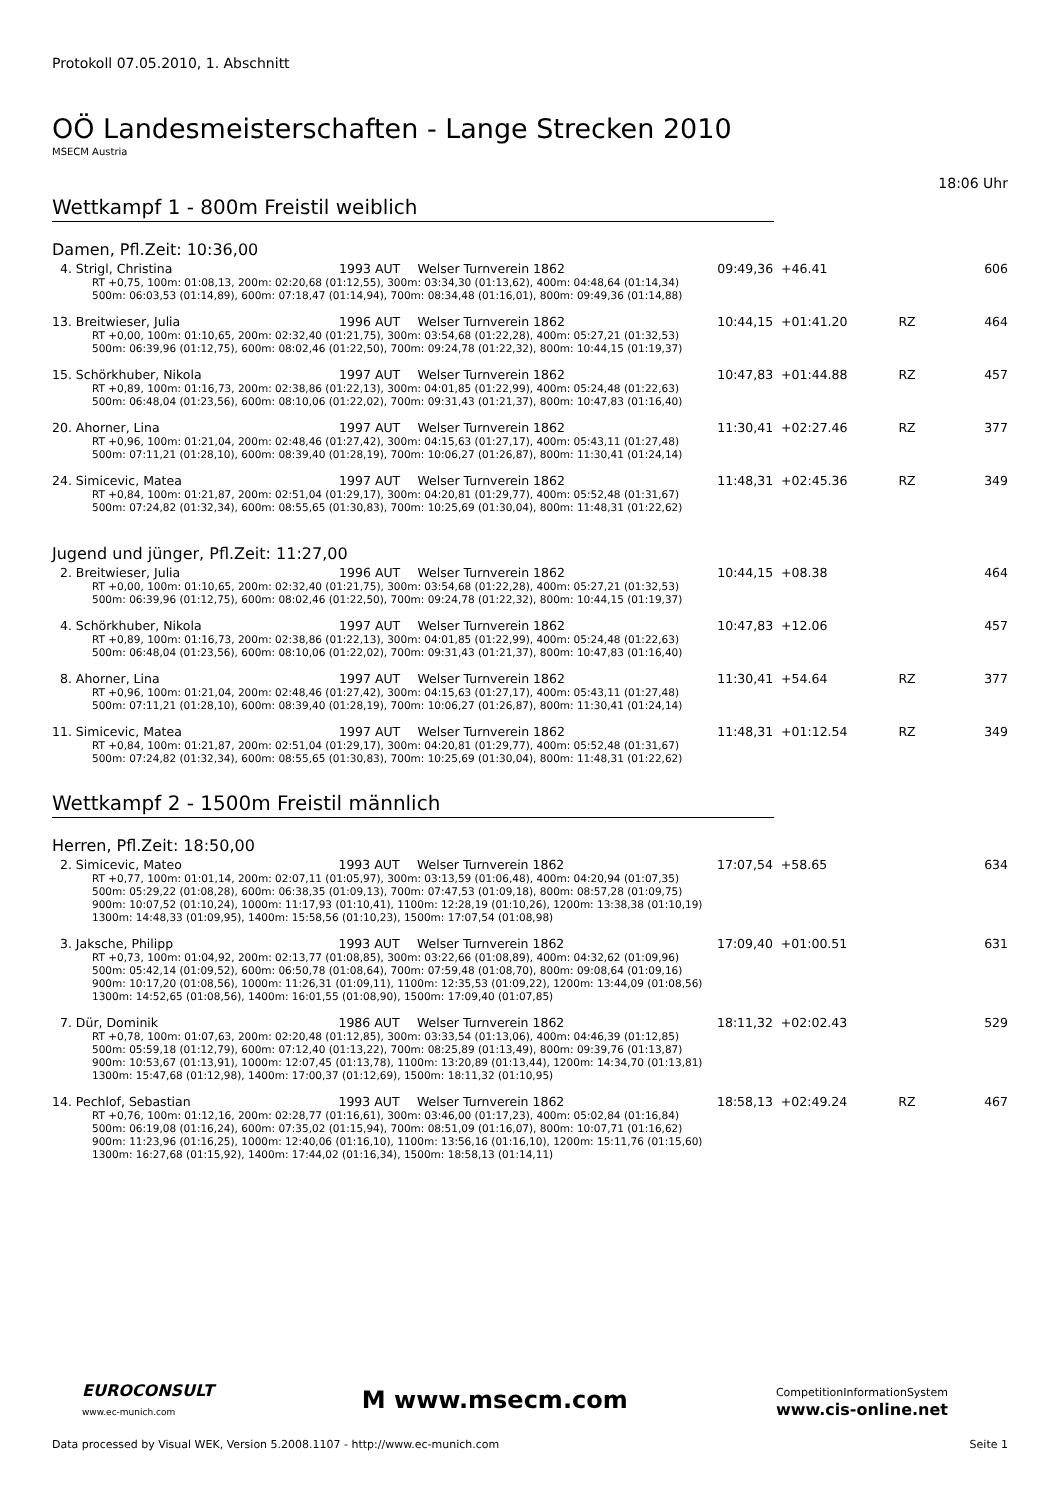Protokoll 07.05.2010, 1. Abschnitt
OÖ Landesmeisterschaften - Lange Strecken 2010
MSECM Austria
18:06 Uhr
Wettkampf 1 - 800m Freistil weiblich
Damen, Pfl.Zeit: 10:36,00
| 4. Strigl, Christina | 1993 AUT | Welser Turnverein 1862 | 09:49,36 | +46.41 | | 606 |
| RT +0,75, 100m: 01:08,13, 200m: 02:20,68 (01:12,55), 300m: 03:34,30 (01:13,62), 400m: 04:48,64 (01:14,34) 500m: 06:03,53 (01:14,89), 600m: 07:18,47 (01:14,94), 700m: 08:34,48 (01:16,01), 800m: 09:49,36 (01:14,88) | | | | | | |
| 13. Breitwieser, Julia | 1996 AUT | Welser Turnverein 1862 | 10:44,15 | +01:41.20 | RZ | 464 |
| RT +0,00, 100m: 01:10,65, 200m: 02:32,40 (01:21,75), 300m: 03:54,68 (01:22,28), 400m: 05:27,21 (01:32,53) 500m: 06:39,96 (01:12,75), 600m: 08:02,46 (01:22,50), 700m: 09:24,78 (01:22,32), 800m: 10:44,15 (01:19,37) | | | | | | |
| 15. Schörkhuber, Nikola | 1997 AUT | Welser Turnverein 1862 | 10:47,83 | +01:44.88 | RZ | 457 |
| RT +0,89, 100m: 01:16,73, 200m: 02:38,86 (01:22,13), 300m: 04:01,85 (01:22,99), 400m: 05:24,48 (01:22,63) 500m: 06:48,04 (01:23,56), 600m: 08:10,06 (01:22,02), 700m: 09:31,43 (01:21,37), 800m: 10:47,83 (01:16,40) | | | | | | |
| 20. Ahorner, Lina | 1997 AUT | Welser Turnverein 1862 | 11:30,41 | +02:27.46 | RZ | 377 |
| RT +0,96, 100m: 01:21,04, 200m: 02:48,46 (01:27,42), 300m: 04:15,63 (01:27,17), 400m: 05:43,11 (01:27,48) 500m: 07:11,21 (01:28,10), 600m: 08:39,40 (01:28,19), 700m: 10:06,27 (01:26,87), 800m: 11:30,41 (01:24,14) | | | | | | |
| 24. Simicevic, Matea | 1997 AUT | Welser Turnverein 1862 | 11:48,31 | +02:45.36 | RZ | 349 |
| RT +0,84, 100m: 01:21,87, 200m: 02:51,04 (01:29,17), 300m: 04:20,81 (01:29,77), 400m: 05:52,48 (01:31,67) 500m: 07:24,82 (01:32,34), 600m: 08:55,65 (01:30,83), 700m: 10:25,69 (01:30,04), 800m: 11:48,31 (01:22,62) | | | | | | |
Jugend und jünger, Pfl.Zeit: 11:27,00
| 2. Breitwieser, Julia | 1996 AUT | Welser Turnverein 1862 | 10:44,15 | +08.38 | | 464 |
| RT +0,00, 100m: 01:10,65, 200m: 02:32,40 (01:21,75), 300m: 03:54,68 (01:22,28), 400m: 05:27,21 (01:32,53) 500m: 06:39,96 (01:12,75), 600m: 08:02,46 (01:22,50), 700m: 09:24,78 (01:22,32), 800m: 10:44,15 (01:19,37) | | | | | | |
| 4. Schörkhuber, Nikola | 1997 AUT | Welser Turnverein 1862 | 10:47,83 | +12.06 | | 457 |
| RT +0,89, 100m: 01:16,73, 200m: 02:38,86 (01:22,13), 300m: 04:01,85 (01:22,99), 400m: 05:24,48 (01:22,63) 500m: 06:48,04 (01:23,56), 600m: 08:10,06 (01:22,02), 700m: 09:31,43 (01:21,37), 800m: 10:47,83 (01:16,40) | | | | | | |
| 8. Ahorner, Lina | 1997 AUT | Welser Turnverein 1862 | 11:30,41 | +54.64 | RZ | 377 |
| RT +0,96, 100m: 01:21,04, 200m: 02:48,46 (01:27,42), 300m: 04:15,63 (01:27,17), 400m: 05:43,11 (01:27,48) 500m: 07:11,21 (01:28,10), 600m: 08:39,40 (01:28,19), 700m: 10:06,27 (01:26,87), 800m: 11:30,41 (01:24,14) | | | | | | |
| 11. Simicevic, Matea | 1997 AUT | Welser Turnverein 1862 | 11:48,31 | +01:12.54 | RZ | 349 |
| RT +0,84, 100m: 01:21,87, 200m: 02:51,04 (01:29,17), 300m: 04:20,81 (01:29,77), 400m: 05:52,48 (01:31,67) 500m: 07:24,82 (01:32,34), 600m: 08:55,65 (01:30,83), 700m: 10:25,69 (01:30,04), 800m: 11:48,31 (01:22,62) | | | | | | |
Wettkampf 2 - 1500m Freistil männlich
Herren, Pfl.Zeit: 18:50,00
| 2. Simicevic, Mateo | 1993 AUT | Welser Turnverein 1862 | 17:07,54 | +58.65 | | 634 |
| RT +0,77, 100m: 01:01,14, 200m: 02:07,11 (01:05,97), 300m: 03:13,59 (01:06,48), 400m: 04:20,94 (01:07,35) 500m: 05:29,22 (01:08,28), 600m: 06:38,35 (01:09,13), 700m: 07:47,53 (01:09,18), 800m: 08:57,28 (01:09,75) 900m: 10:07,52 (01:10,24), 1000m: 11:17,93 (01:10,41), 1100m: 12:28,19 (01:10,26), 1200m: 13:38,38 (01:10,19) 1300m: 14:48,33 (01:09,95), 1400m: 15:58,56 (01:10,23), 1500m: 17:07,54 (01:08,98) | | | | | | |
| 3. Jaksche, Philipp | 1993 AUT | Welser Turnverein 1862 | 17:09,40 | +01:00.51 | | 631 |
| RT +0,73, 100m: 01:04,92, 200m: 02:13,77 (01:08,85), 300m: 03:22,66 (01:08,89), 400m: 04:32,62 (01:09,96) 500m: 05:42,14 (01:09,52), 600m: 06:50,78 (01:08,64), 700m: 07:59,48 (01:08,70), 800m: 09:08,64 (01:09,16) 900m: 10:17,20 (01:08,56), 1000m: 11:26,31 (01:09,11), 1100m: 12:35,53 (01:09,22), 1200m: 13:44,09 (01:08,56) 1300m: 14:52,65 (01:08,56), 1400m: 16:01,55 (01:08,90), 1500m: 17:09,40 (01:07,85) | | | | | | |
| 7. Dür, Dominik | 1986 AUT | Welser Turnverein 1862 | 18:11,32 | +02:02.43 | | 529 |
| RT +0,78, 100m: 01:07,63, 200m: 02:20,48 (01:12,85), 300m: 03:33,54 (01:13,06), 400m: 04:46,39 (01:12,85) 500m: 05:59,18 (01:12,79), 600m: 07:12,40 (01:13,22), 700m: 08:25,89 (01:13,49), 800m: 09:39,76 (01:13,87) 900m: 10:53,67 (01:13,91), 1000m: 12:07,45 (01:13,78), 1100m: 13:20,89 (01:13,44), 1200m: 14:34,70 (01:13,81) 1300m: 15:47,68 (01:12,98), 1400m: 17:00,37 (01:12,69), 1500m: 18:11,32 (01:10,95) | | | | | | |
| 14. Pechlof, Sebastian | 1993 AUT | Welser Turnverein 1862 | 18:58,13 | +02:49.24 | RZ | 467 |
| RT +0,76, 100m: 01:12,16, 200m: 02:28,77 (01:16,61), 300m: 03:46,00 (01:17,23), 400m: 05:02,84 (01:16,84) 500m: 06:19,08 (01:16,24), 600m: 07:35,02 (01:15,94), 700m: 08:51,09 (01:16,07), 800m: 10:07,71 (01:16,62) 900m: 11:23,96 (01:16,25), 1000m: 12:40,06 (01:16,10), 1100m: 13:56,16 (01:16,10), 1200m: 15:11,76 (01:15,60) 1300m: 16:27,68 (01:15,92), 1400m: 17:44,02 (01:16,34), 1500m: 18:58,13 (01:14,11) | | | | | | |
EUROCONSULT
www.ec-munich.com
M www.msecm.com
CompetitionInformationSystem
www.cis-online.net
Data processed by Visual WEK, Version 5.2008.1107 - http://www.ec-munich.com Seite 1